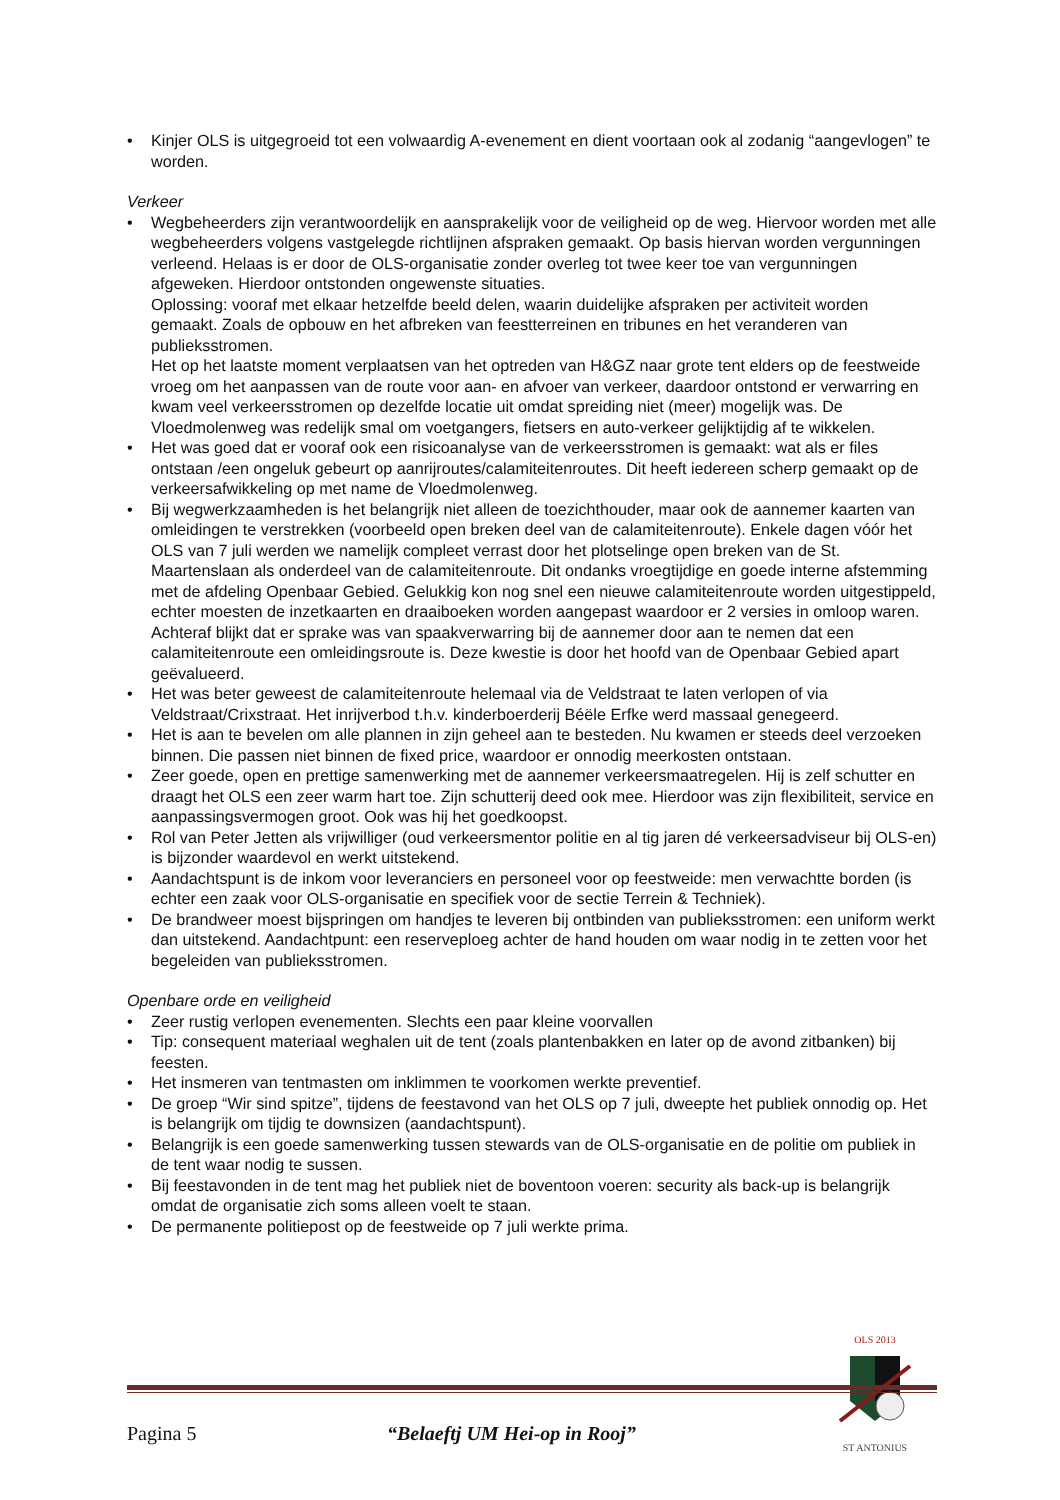• Kinjer OLS is uitgegroeid tot een volwaardig A-evenement en dient voortaan ook al zodanig “aangevlogen” te worden.
Verkeer
• Wegbeheerders zijn verantwoordelijk en aansprakelijk voor de veiligheid op de weg. Hiervoor worden met alle wegbeheerders volgens vastgelegde richtlijnen afspraken gemaakt. Op basis hiervan worden vergunningen verleend. Helaas is er door de OLS-organisatie zonder overleg tot twee keer toe van vergunningen afgeweken. Hierdoor ontstonden ongewenste situaties.
Oplossing: vooraf met elkaar hetzelfde beeld delen, waarin duidelijke afspraken per activiteit worden gemaakt. Zoals de opbouw en het afbreken van feestterreinen en tribunes en het veranderen van publieksstromen.
Het op het laatste moment verplaatsen van het optreden van H&GZ naar grote tent elders op de feestweide vroeg om het aanpassen van de route voor aan- en afvoer van verkeer, daardoor ontstond er verwarring en kwam veel verkeersstromen op dezelfde locatie uit omdat spreiding niet (meer) mogelijk was. De Vloedmolenweg was redelijk smal om voetgangers, fietsers en auto-verkeer gelijktijdig af te wikkelen.
• Het was goed dat er vooraf ook een risicoanalyse van de verkeersstromen is gemaakt: wat als er files ontstaan /een ongeluk gebeurt op aanrijroutes/calamiteitenroutes. Dit heeft iedereen scherp gemaakt op de verkeersafwikkeling op met name de Vloedmolenweg.
• Bij wegwerkzaamheden is het belangrijk niet alleen de toezichthouder, maar ook de aannemer kaarten van omleidingen te verstrekken (voorbeeld open breken deel van de calamiteitenroute). Enkele dagen vóór het OLS van 7 juli werden we namelijk compleet verrast door het plotselinge open breken van de St. Maartenslaan als onderdeel van de calamiteitenroute. Dit ondanks vroegtijdige en goede interne afstemming met de afdeling Openbaar Gebied. Gelukkig kon nog snel een nieuwe calamiteitenroute worden uitgestippeld, echter moesten de inzetkaarten en draaiboeken worden aangepast waardoor er 2 versies in omloop waren.
Achteraf blijkt dat er sprake was van spaakverwarring bij de aannemer door aan te nemen dat een calamiteitenroute een omleidingsroute is. Deze kwestie is door het hoofd van de Openbaar Gebied apart geëvalueerd.
• Het was beter geweest de calamiteitenroute helemaal via de Veldstraat te laten verlopen of via Veldstraat/Crixstraat. Het inrijverbod t.h.v. kinderboerderij Béële Erfke werd massaal genegeerd.
• Het is aan te bevelen om alle plannen in zijn geheel aan te besteden. Nu kwamen er steeds deel verzoeken binnen. Die passen niet binnen de fixed price, waardoor er onnodig meerkosten ontstaan.
• Zeer goede, open en prettige samenwerking met de aannemer verkeersmaatregelen. Hij is zelf schutter en draagt het OLS een zeer warm hart toe. Zijn schutterij deed ook mee. Hierdoor was zijn flexibiliteit, service en aanpassingsvermogen groot. Ook was hij het goedkoopst.
• Rol van Peter Jetten als vrijwilliger (oud verkeersmentor politie en al tig jaren dé verkeersadviseur bij OLS-en) is bijzonder waardevol en werkt uitstekend.
• Aandachtspunt is de inkom voor leveranciers en personeel voor op feestweide: men verwachtte borden (is echter een zaak voor OLS-organisatie en specifiek voor de sectie Terrein & Techniek).
• De brandweer moest bijspringen om handjes te leveren bij ontbinden van publieksstromen: een uniform werkt dan uitstekend. Aandachtpunt: een reserveploeg achter de hand houden om waar nodig in te zetten voor het begeleiden van publieksstromen.
Openbare orde en veiligheid
• Zeer rustig verlopen evenementen. Slechts een paar kleine voorvallen
• Tip: consequent materiaal weghalen uit de tent (zoals plantenbakken en later op de avond zitbanken) bij feesten.
• Het insmeren van tentmasten om inklimmen te voorkomen werkte preventief.
• De groep “Wir sind spitze”, tijdens de feestavond van het OLS op 7 juli, dweepte het publiek onnodig op. Het is belangrijk om tijdig te downsizen (aandachtspunt).
• Belangrijk is een goede samenwerking tussen stewards van de OLS-organisatie en de politie om publiek in de tent waar nodig te sussen.
• Bij feestavonden in de tent mag het publiek niet de boventoon voeren: security als back-up is belangrijk omdat de organisatie zich soms alleen voelt te staan.
• De permanente politiepost op de feestweide op 7 juli werkte prima.
OLS 2013
ST ANTONIUS
Pagina 5 “Belaeftj UM Hei-op in Rooj”